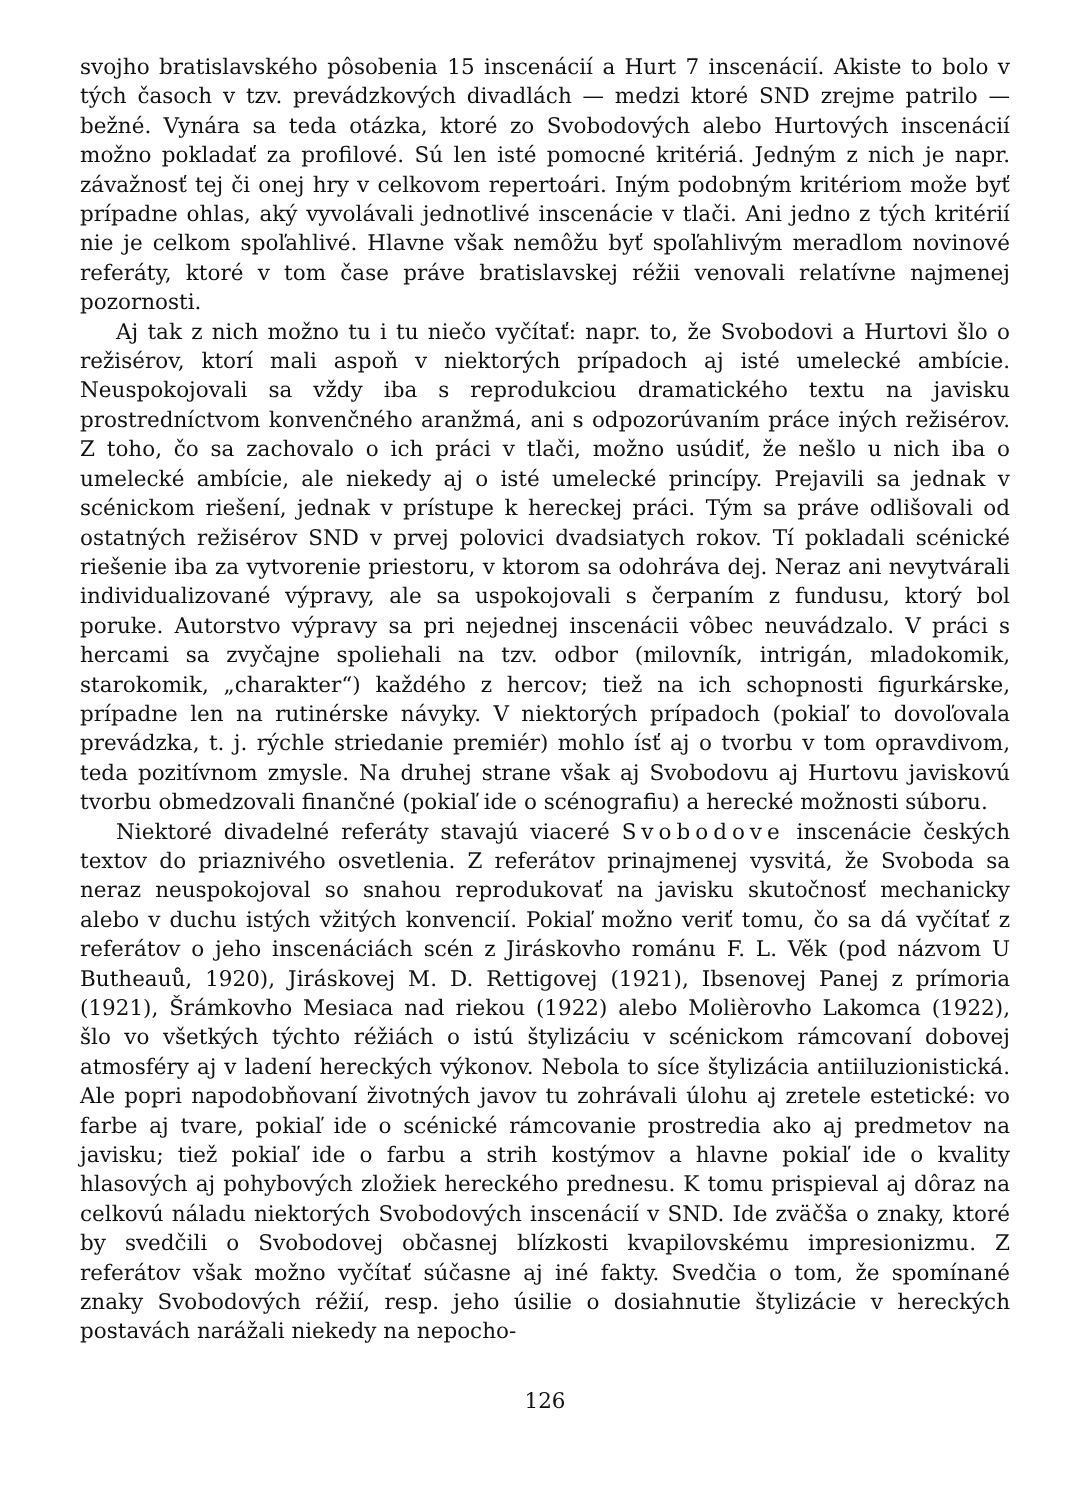svojho bratislavského pôsobenia 15 inscenácií a Hurt 7 inscenácií. Akiste to bolo v tých časoch v tzv. prevádzkových divadlách — medzi ktoré SND zrejme patrilo — bežné. Vynára sa teda otázka, ktoré zo Svobodových alebo Hurtových inscenácií možno pokladať za profilové. Sú len isté pomocné kritériá. Jedným z nich je napr. závažnosť tej či onej hry v celkovom repertoári. Iným podobným kritériom može byť prípadne ohlas, aký vyvolávali jednotlivé inscenácie v tlači. Ani jedno z tých kritérií nie je celkom spoľahlivé. Hlavne však nemôžu byť spoľahlivým meradlom novinové referáty, ktoré v tom čase práve bratislavskej réžii venovali relatívne najmenej pozornosti.
Aj tak z nich možno tu i tu niečo vyčítať: napr. to, že Svobodovi a Hurtovi šlo o režisérov, ktorí mali aspoň v niektorých prípadoch aj isté umelecké ambície. Neuspokojovali sa vždy iba s reprodukciou dramatického textu na javisku prostredníctvom konvenčného aranžmá, ani s odpozorúvaním práce iných režisérov. Z toho, čo sa zachovalo o ich práci v tlači, možno usúdiť, že nešlo u nich iba o umelecké ambície, ale niekedy aj o isté umelecké princípy. Prejavili sa jednak v scénickom riešení, jednak v prístupe k hereckej práci. Tým sa práve odlišovali od ostatných režisérov SND v prvej polovici dvadsiatych rokov. Tí pokladali scénické riešenie iba za vytvorenie priestoru, v ktorom sa odohráva dej. Neraz ani nevytvárali individualizované výpravy, ale sa uspokojovali s čerpaním z fundusu, ktorý bol poruke. Autorstvo výpravy sa pri nejednej inscenácii vôbec neuvádzalo. V práci s hercami sa zvyčajne spoliehali na tzv. odbor (milovník, intrigán, mladokomik, starokomik, „charakter“) každého z hercov; tiež na ich schopnosti figurkárske, prípadne len na rutinérske návyky. V niektorých prípadoch (pokiaľ to dovoľovala prevádzka, t. j. rýchle striedanie premiér) mohlo ísť aj o tvorbu v tom opravdivom, teda pozitívnom zmysle. Na druhej strane však aj Svobodovu aj Hurtovu javiskovú tvorbu obmedzovali finančné (pokiaľ ide o scénografiu) a herecké možnosti súboru.
Niektoré divadelné referáty stavajú viaceré Svobodove inscenácie českých textov do priaznivého osvetlenia. Z referátov prinajmenej vysvitá, že Svoboda sa neraz neuspokojoval so snahou reprodukovať na javisku skutočnosť mechanicky alebo v duchu istých vžitých konvencií. Pokiaľ možno veriť tomu, čo sa dá vyčítať z referátov o jeho inscenáciách scén z Jiráskovho románu F. L. Věk (pod názvom U Butheauů, 1920), Jiráskovej M. D. Rettigovej (1921), Ibsenovej Panej z prímoria (1921), Šrámkovho Mesiaca nad riekou (1922) alebo Molièrovho Lakomca (1922), šlo vo všetkých týchto réžiách o istú štylizáciu v scénickom rámcovaní dobovej atmosféry aj v ladení hereckých výkonov. Nebola to síce štylizácia antiiluzionistická. Ale popri napodobňovaní životných javov tu zohrávali úlohu aj zretele estetické: vo farbe aj tvare, pokiaľ ide o scénické rámcovanie prostredia ako aj predmetov na javisku; tiež pokiaľ ide o farbu a strih kostýmov a hlavne pokiaľ ide o kvality hlasových aj pohybových zložiek hereckého prednesu. K tomu prispieval aj dôraz na celkovú náladu niektorých Svobodových inscenácií v SND. Ide zväčša o znaky, ktoré by svedčili o Svobodovej občasnej blízkosti kvapilovskému impresionizmu. Z referátov však možno vyčítať súčasne aj iné fakty. Svedčia o tom, že spomínané znaky Svobodových réžií, resp. jeho úsilie o dosiahnutie štylizácie v hereckých postavách narážali niekedy na nepocho-
126